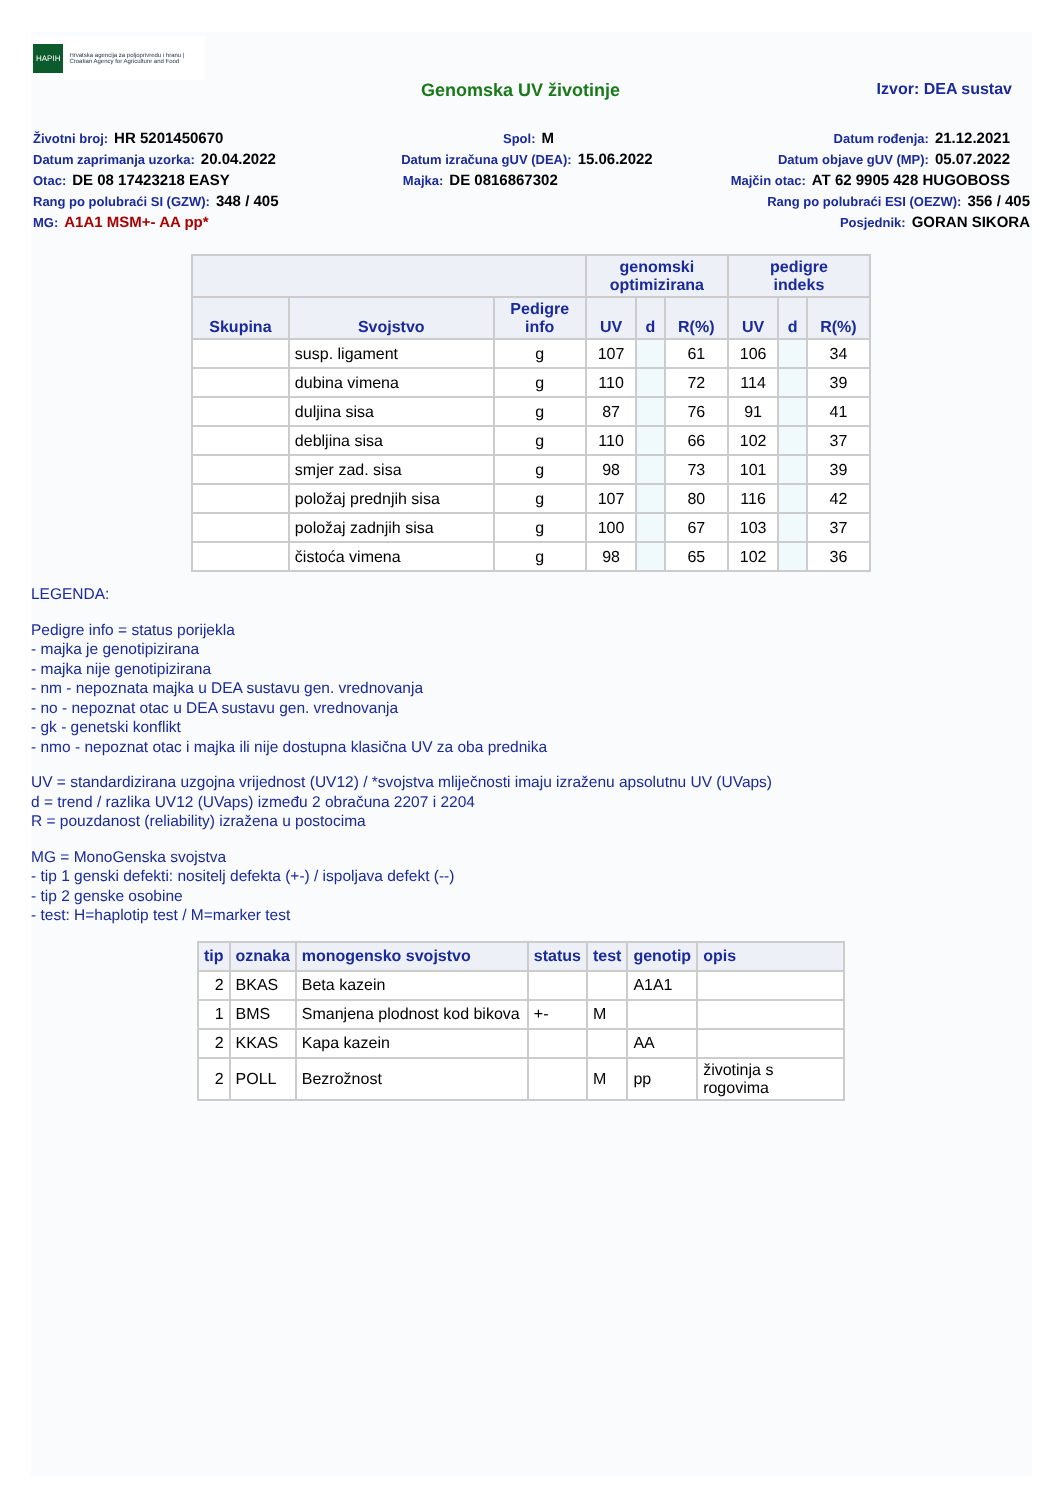HAPIH Hrvatska agencija za poljoprivredu i hranu | Croatian Agency for Agriculture and Food
Genomska UV životinje Izvor: DEA sustav
Životni broj: HR 5201450670 Spol: M Datum rođenja: 21.12.2021
Datum zaprimanja uzorka: 20.04.2022 Datum izračuna gUV (DEA): 15.06.2022 Datum objave gUV (MP): 05.07.2022
Otac: DE 08 17423218 EASY Majka: DE 0816867302 Majčin otac: AT 62 9905 428 HUGOBOSS
Rang po polubraći SI (GZW): 348 / 405 Rang po polubraći ESI (OEZW): 356 / 405
MG: A1A1 MSM+- AA pp* Posjednik: GORAN SIKORA
| | | | genomski optimizirana | | | pedigre indeks | | |
| --- | --- | --- | --- | --- | --- | --- | --- | --- |
| Skupina | Svojstvo | Pedigre info | UV | d | R(%) | UV | d | R(%) |
| | susp. ligament | g | 107 | | 61 | 106 | | 34 |
| | dubina vimena | g | 110 | | 72 | 114 | | 39 |
| | duljina sisa | g | 87 | | 76 | 91 | | 41 |
| | debljina sisa | g | 110 | | 66 | 102 | | 37 |
| | smjer zad. sisa | g | 98 | | 73 | 101 | | 39 |
| | položaj prednjih sisa | g | 107 | | 80 | 116 | | 42 |
| | položaj zadnjih sisa | g | 100 | | 67 | 103 | | 37 |
| | čistoća vimena | g | 98 | | 65 | 102 | | 36 |
LEGENDA:
Pedigre info = status porijekla
- majka je genotipizirana
- majka nije genotipizirana
- nm - nepoznata majka u DEA sustavu gen. vrednovanja
- no - nepoznat otac u DEA sustavu gen. vrednovanja
- gk - genetski konflikt
- nmo - nepoznat otac i majka ili nije dostupna klasična UV za oba prednika
UV = standardizirana uzgojna vrijednost (UV12) / *svojstva mliječnosti imaju izraženu apsolutnu UV (UVaps)
d = trend / razlika UV12 (UVaps) između 2 obračuna 2207 i 2204
R = pouzdanost (reliability) izražena u postocima
MG = MonoGenska svojstva
- tip 1 genski defekti: nositelj defekta (+-) / ispoljava defekt (--)
- tip 2 genske osobine
- test: H=haplotip test / M=marker test
| tip | oznaka | monogensko svojstvo | status | test | genotip | opis |
| --- | --- | --- | --- | --- | --- | --- |
| 2 | BKAS | Beta kazein | | | A1A1 | |
| 1 | BMS | Smanjena plodnost kod bikova | +- | M | | |
| 2 | KKAS | Kapa kazein | | | AA | |
| 2 | POLL | Bezrožnost | | M | pp | životinja s rogovima |